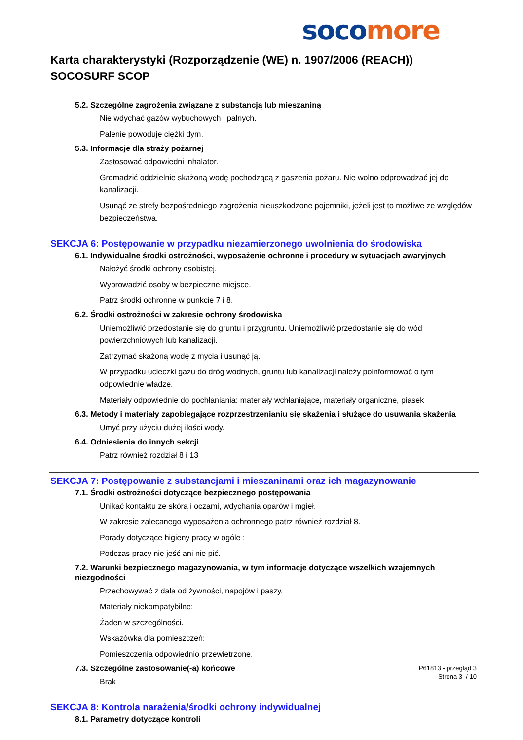soco more
Karta charakterystyki (Rozporządzenie (WE) n. 1907/2006 (REACH))
SOCOSURF SCOP
5.2. Szczególne zagrożenia związane z substancją lub mieszaniną
Nie wdychać gazów wybuchowych i palnych.
Palenie powoduje ciężki dym.
5.3. Informacje dla straży pożarnej
Zastosować odpowiedni inhalator.
Gromadzić oddzielnie skażoną wodę pochodzącą z gaszenia pożaru. Nie wolno odprowadzać jej do kanalizacji.
Usunąć ze strefy bezpośredniego zagrożenia nieuszkodzone pojemniki, jeżeli jest to możliwe ze względów bezpieczeństwa.
SEKCJA 6: Postępowanie w przypadku niezamierzonego uwolnienia do środowiska
6.1. Indywidualne środki ostrożności, wyposażenie ochronne i procedury w sytuacjach awaryjnych
Nałożyć środki ochrony osobistej.
Wyprowadzić osoby w bezpieczne miejsce.
Patrz środki ochronne w punkcie 7 i 8.
6.2. Środki ostrożności w zakresie ochrony środowiska
Uniemożliwić przedostanie się do gruntu i przygruntu. Uniemożliwić przedostanie się do wód powierzchniowych lub kanalizacji.
Zatrzymać skażoną wodę z mycia i usunąć ją.
W przypadku ucieczki gazu do dróg wodnych, gruntu lub kanalizacji należy poinformować o tym odpowiednie władze.
Materiały odpowiednie do pochłaniania: materiały wchłaniające, materiały organiczne, piasek
6.3. Metody i materiały zapobiegające rozprzestrzenianiu się skażenia i służące do usuwania skażenia
Umyć przy użyciu dużej ilości wody.
6.4. Odniesienia do innych sekcji
Patrz również rozdział 8 i 13
SEKCJA 7: Postępowanie z substancjami i mieszaninami oraz ich magazynowanie
7.1. Środki ostrożności dotyczące bezpiecznego postępowania
Unikać kontaktu ze skórą i oczami, wdychania oparów i mgieł.
W zakresie zalecanego wyposażenia ochronnego patrz również rozdział 8.
Porady dotyczące higieny pracy w ogóle :
Podczas pracy nie jeść ani nie pić.
7.2. Warunki bezpiecznego magazynowania, w tym informacje dotyczące wszelkich wzajemnych niezgodności
Przechowywać z dala od żywności, napojów i paszy.
Materiały niekompatybilne:
Żaden w szczególności.
Wskazówka dla pomieszczeń:
Pomieszczenia odpowiednio przewietrzone.
7.3. Szczególne zastosowanie(-a) końcowe
Brak
SEKCJA 8: Kontrola narażenia/środki ochrony indywidualnej
8.1. Parametry dotyczące kontroli
P61813 - przegląd 3
Strona 3 / 10